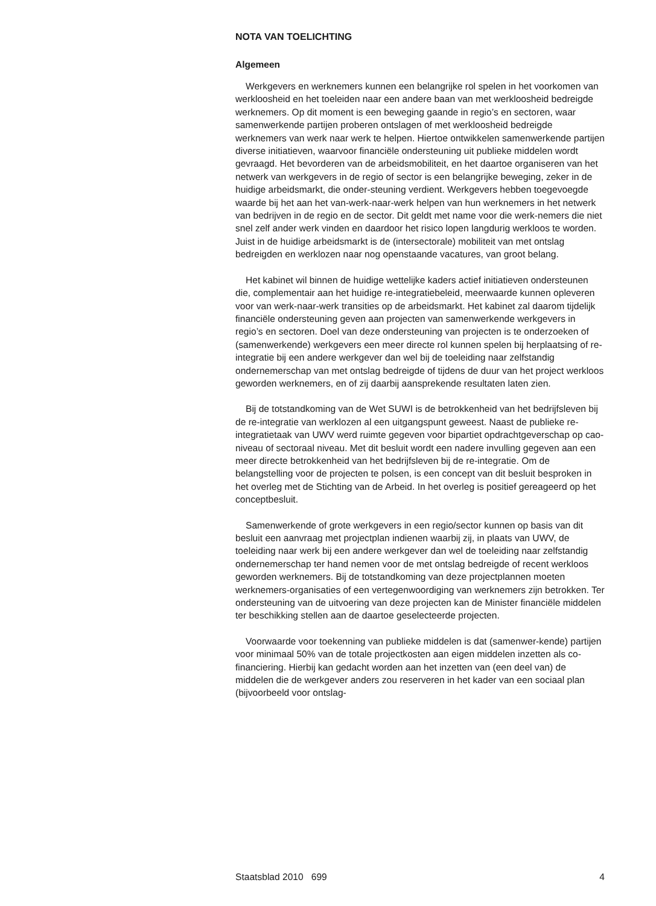NOTA VAN TOELICHTING
Algemeen
Werkgevers en werknemers kunnen een belangrijke rol spelen in het voorkomen van werkloosheid en het toeleiden naar een andere baan van met werkloosheid bedreigde werknemers. Op dit moment is een beweging gaande in regio’s en sectoren, waar samenwerkende partijen proberen ontslagen of met werkloosheid bedreigde werknemers van werk naar werk te helpen. Hiertoe ontwikkelen samenwerkende partijen diverse initiatieven, waarvoor financiële ondersteuning uit publieke middelen wordt gevraagd. Het bevorderen van de arbeidsmobiliteit, en het daartoe organiseren van het netwerk van werkgevers in de regio of sector is een belangrijke beweging, zeker in de huidige arbeidsmarkt, die onder-steuning verdient. Werkgevers hebben toegevoegde waarde bij het aan het van-werk-naar-werk helpen van hun werknemers in het netwerk van bedrijven in de regio en de sector. Dit geldt met name voor die werk-nemers die niet snel zelf ander werk vinden en daardoor het risico lopen langdurig werkloos te worden. Juist in de huidige arbeidsmarkt is de (intersectorale) mobiliteit van met ontslag bedreigden en werklozen naar nog openstaande vacatures, van groot belang.
Het kabinet wil binnen de huidige wettelijke kaders actief initiatieven ondersteunen die, complementair aan het huidige re-integratiebeleid, meerwaarde kunnen opleveren voor van werk-naar-werk transities op de arbeidsmarkt. Het kabinet zal daarom tijdelijk financiële ondersteuning geven aan projecten van samenwerkende werkgevers in regio’s en sectoren. Doel van deze ondersteuning van projecten is te onderzoeken of (samenwerkende) werkgevers een meer directe rol kunnen spelen bij herplaatsing of re-integratie bij een andere werkgever dan wel bij de toeleiding naar zelfstandig ondernemerschap van met ontslag bedreigde of tijdens de duur van het project werkloos geworden werknemers, en of zij daarbij aansprekende resultaten laten zien.
Bij de totstandkoming van de Wet SUWI is de betrokkenheid van het bedrijfsleven bij de re-integratie van werklozen al een uitgangspunt geweest. Naast de publieke re-integratietaak van UWV werd ruimte gegeven voor bipartiet opdrachtgeverschap op cao-niveau of sectoraal niveau. Met dit besluit wordt een nadere invulling gegeven aan een meer directe betrokkenheid van het bedrijfsleven bij de re-integratie. Om de belangstelling voor de projecten te polsen, is een concept van dit besluit besproken in het overleg met de Stichting van de Arbeid. In het overleg is positief gereageerd op het conceptbesluit.
Samenwerkende of grote werkgevers in een regio/sector kunnen op basis van dit besluit een aanvraag met projectplan indienen waarbij zij, in plaats van UWV, de toeleiding naar werk bij een andere werkgever dan wel de toeleiding naar zelfstandig ondernemerschap ter hand nemen voor de met ontslag bedreigde of recent werkloos geworden werknemers. Bij de totstandkoming van deze projectplannen moeten werknemers-organisaties of een vertegenwoordiging van werknemers zijn betrokken. Ter ondersteuning van de uitvoering van deze projecten kan de Minister financiële middelen ter beschikking stellen aan de daartoe geselecteerde projecten.
Voorwaarde voor toekenning van publieke middelen is dat (samenwer-kende) partijen voor minimaal 50% van de totale projectkosten aan eigen middelen inzetten als co-financiering. Hierbij kan gedacht worden aan het inzetten van (een deel van) de middelen die de werkgever anders zou reserveren in het kader van een sociaal plan (bijvoorbeeld voor ontslag-
Staatsblad 2010 699 4